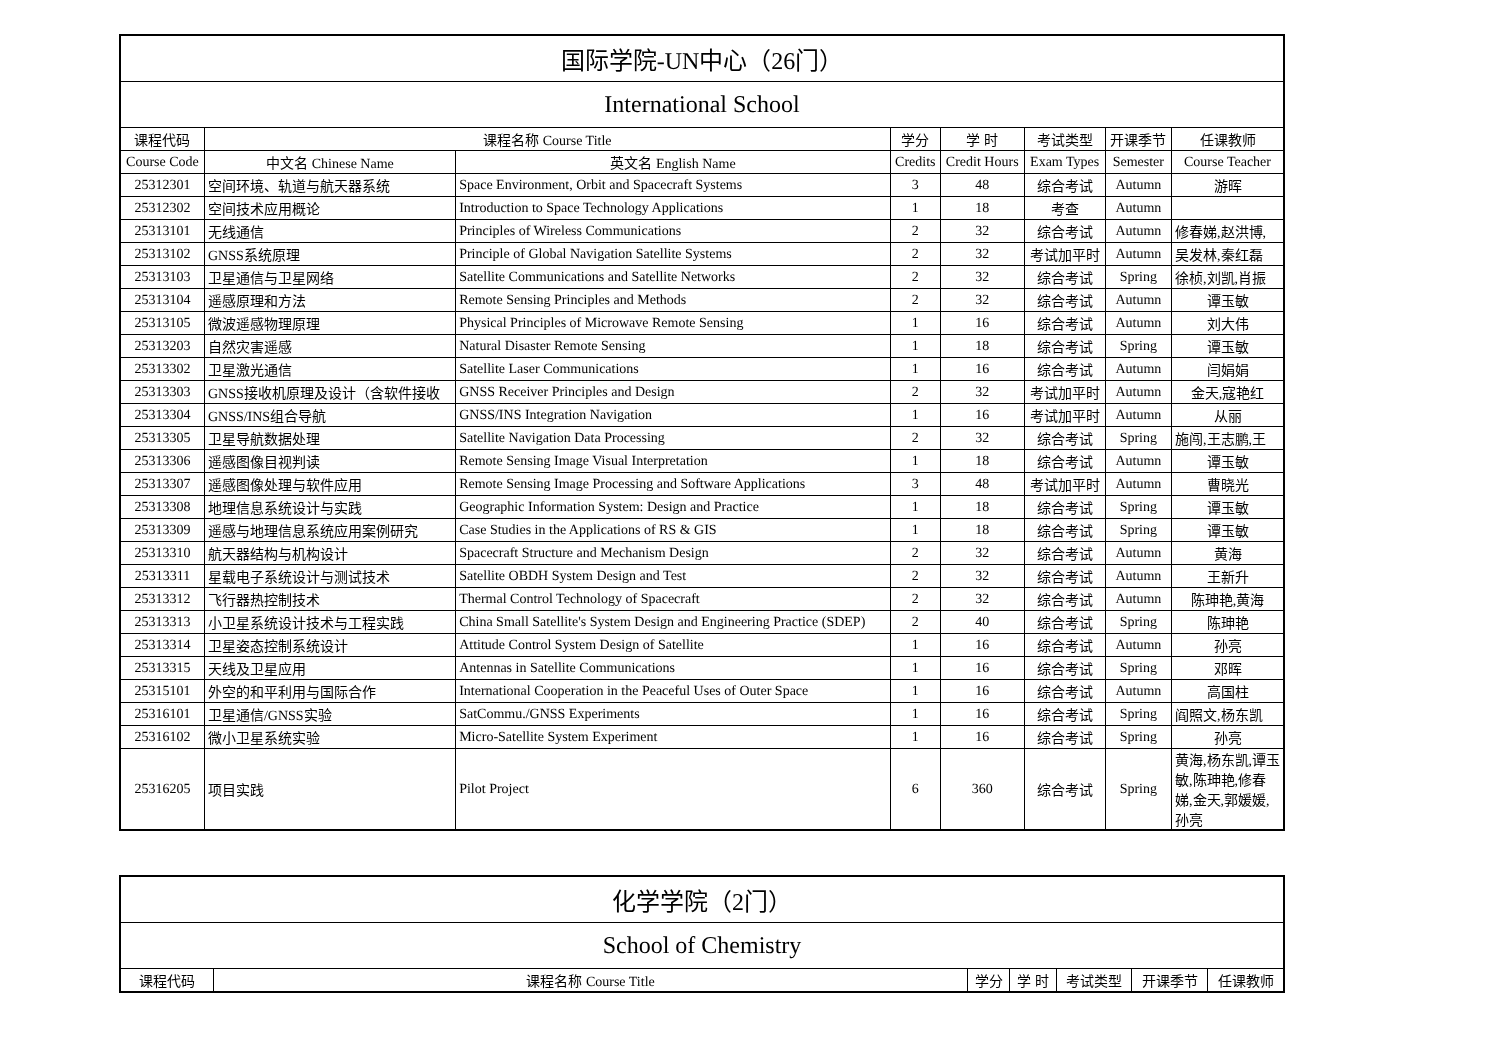| 国际学院-UN中心（26门） | | | | | | | |
| --- | --- | --- | --- | --- | --- | --- | --- |
| International School | | | | | | | |
| 课程代码 | 课程名称 Course Title | | 学分 | 学 时 | 考试类型 | 开课季节 | 任课教师 |
| Course Code | 中文名 Chinese Name | 英文名 English Name | Credits | Credit Hours | Exam Types | Semester | Course Teacher |
| 25312301 | 空间环境、轨道与航天器系统 | Space Environment, Orbit and Spacecraft Systems | 3 | 48 | 综合考试 | Autumn | 游晖 |
| 25312302 | 空间技术应用概论 | Introduction to Space Technology Applications | 1 | 18 | 考查 | Autumn | |
| 25313101 | 无线通信 | Principles of Wireless Communications | 2 | 32 | 综合考试 | Autumn | 修春娣,赵洪博, |
| 25313102 | GNSS系统原理 | Principle of Global Navigation Satellite Systems | 2 | 32 | 考试加平时 | Autumn | 吴发林,秦红磊 |
| 25313103 | 卫星通信与卫星网络 | Satellite Communications and Satellite Networks | 2 | 32 | 综合考试 | Spring | 徐桢,刘凯,肖振 |
| 25313104 | 遥感原理和方法 | Remote Sensing Principles and Methods | 2 | 32 | 综合考试 | Autumn | 谭玉敏 |
| 25313105 | 微波遥感物理原理 | Physical Principles of Microwave Remote Sensing | 1 | 16 | 综合考试 | Autumn | 刘大伟 |
| 25313203 | 自然灾害遥感 | Natural Disaster Remote Sensing | 1 | 18 | 综合考试 | Spring | 谭玉敏 |
| 25313302 | 卫星激光通信 | Satellite Laser Communications | 1 | 16 | 综合考试 | Autumn | 闫娟娟 |
| 25313303 | GNSS接收机原理及设计（含软件接收 | GNSS Receiver Principles and Design | 2 | 32 | 考试加平时 | Autumn | 金天,寇艳红 |
| 25313304 | GNSS/INS组合导航 | GNSS/INS Integration Navigation | 1 | 16 | 考试加平时 | Autumn | 从丽 |
| 25313305 | 卫星导航数据处理 | Satellite Navigation Data Processing | 2 | 32 | 综合考试 | Spring | 施闯,王志鹏,王 |
| 25313306 | 遥感图像目视判读 | Remote Sensing Image Visual Interpretation | 1 | 18 | 综合考试 | Autumn | 谭玉敏 |
| 25313307 | 遥感图像处理与软件应用 | Remote Sensing Image Processing and Software Applications | 3 | 48 | 考试加平时 | Autumn | 曹晓光 |
| 25313308 | 地理信息系统设计与实践 | Geographic Information System: Design and Practice | 1 | 18 | 综合考试 | Spring | 谭玉敏 |
| 25313309 | 遥感与地理信息系统应用案例研究 | Case Studies in the Applications of RS & GIS | 1 | 18 | 综合考试 | Spring | 谭玉敏 |
| 25313310 | 航天器结构与机构设计 | Spacecraft Structure and Mechanism Design | 2 | 32 | 综合考试 | Autumn | 黄海 |
| 25313311 | 星载电子系统设计与测试技术 | Satellite OBDH System Design and Test | 2 | 32 | 综合考试 | Autumn | 王新升 |
| 25313312 | 飞行器热控制技术 | Thermal Control Technology of Spacecraft | 2 | 32 | 综合考试 | Autumn | 陈珅艳,黄海 |
| 25313313 | 小卫星系统设计技术与工程实践 | China Small Satellite's System Design and Engineering Practice (SDEP) | 2 | 40 | 综合考试 | Spring | 陈珅艳 |
| 25313314 | 卫星姿态控制系统设计 | Attitude Control System Design of Satellite | 1 | 16 | 综合考试 | Autumn | 孙亮 |
| 25313315 | 天线及卫星应用 | Antennas in Satellite Communications | 1 | 16 | 综合考试 | Spring | 邓晖 |
| 25315101 | 外空的和平利用与国际合作 | International Cooperation in the Peaceful Uses of Outer Space | 1 | 16 | 综合考试 | Autumn | 高国柱 |
| 25316101 | 卫星通信/GNSS实验 | SatCommu./GNSS Experiments | 1 | 16 | 综合考试 | Spring | 阎照文,杨东凯 |
| 25316102 | 微小卫星系统实验 | Micro-Satellite System Experiment | 1 | 16 | 综合考试 | Spring | 孙亮 |
| 25316205 | 项目实践 | Pilot Project | 6 | 360 | 综合考试 | Spring | 黄海,杨东凯,谭玉敏,陈珅艳,修春娣,金天,郭媛媛,孙亮 |
| 化学学院（2门） | | | | | | |
| --- | --- | --- | --- | --- | --- | --- |
| School of Chemistry | | | | | | |
| 课程代码 | 课程名称 Course Title | 学分 | 学 时 | 考试类型 | 开课季节 | 任课教师 |